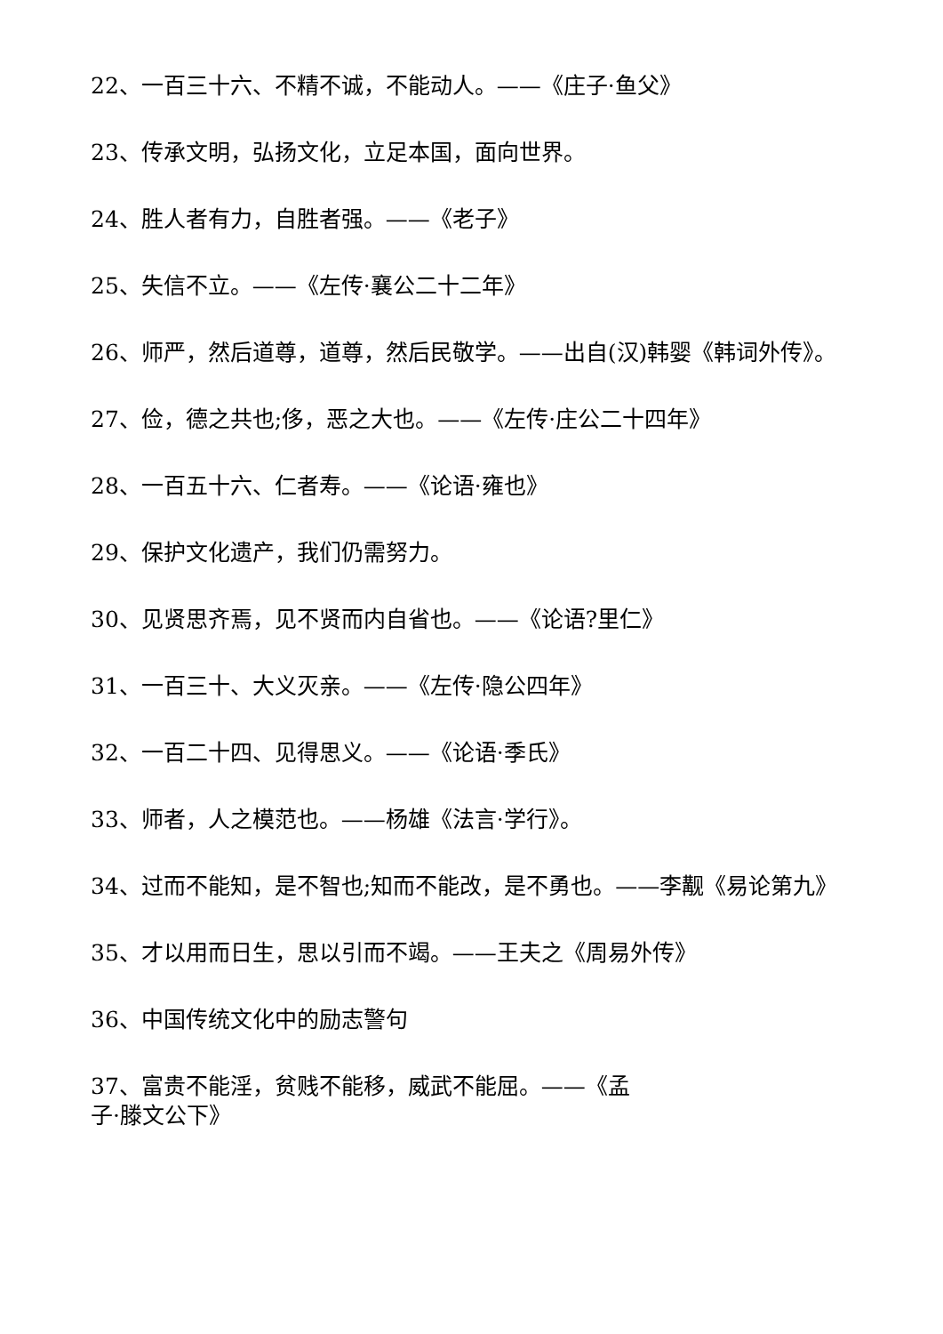22、一百三十六、不精不诚，不能动人。——《庄子·鱼父》
23、传承文明，弘扬文化，立足本国，面向世界。
24、胜人者有力，自胜者强。——《老子》
25、失信不立。——《左传·襄公二十二年》
26、师严，然后道尊，道尊，然后民敬学。——出自(汉)韩婴《韩词外传》。
27、俭，德之共也;侈，恶之大也。——《左传·庄公二十四年》
28、一百五十六、仁者寿。——《论语·雍也》
29、保护文化遗产，我们仍需努力。
30、见贤思齐焉，见不贤而内自省也。——《论语?里仁》
31、一百三十、大义灭亲。——《左传·隐公四年》
32、一百二十四、见得思义。——《论语·季氏》
33、师者，人之模范也。——杨雄《法言·学行》。
34、过而不能知，是不智也;知而不能改，是不勇也。——李觏《易论第九》
35、才以用而日生，思以引而不竭。——王夫之《周易外传》
36、中国传统文化中的励志警句
37、富贵不能淫，贫贱不能移，威武不能屈。——《孟
子·滕文公下》